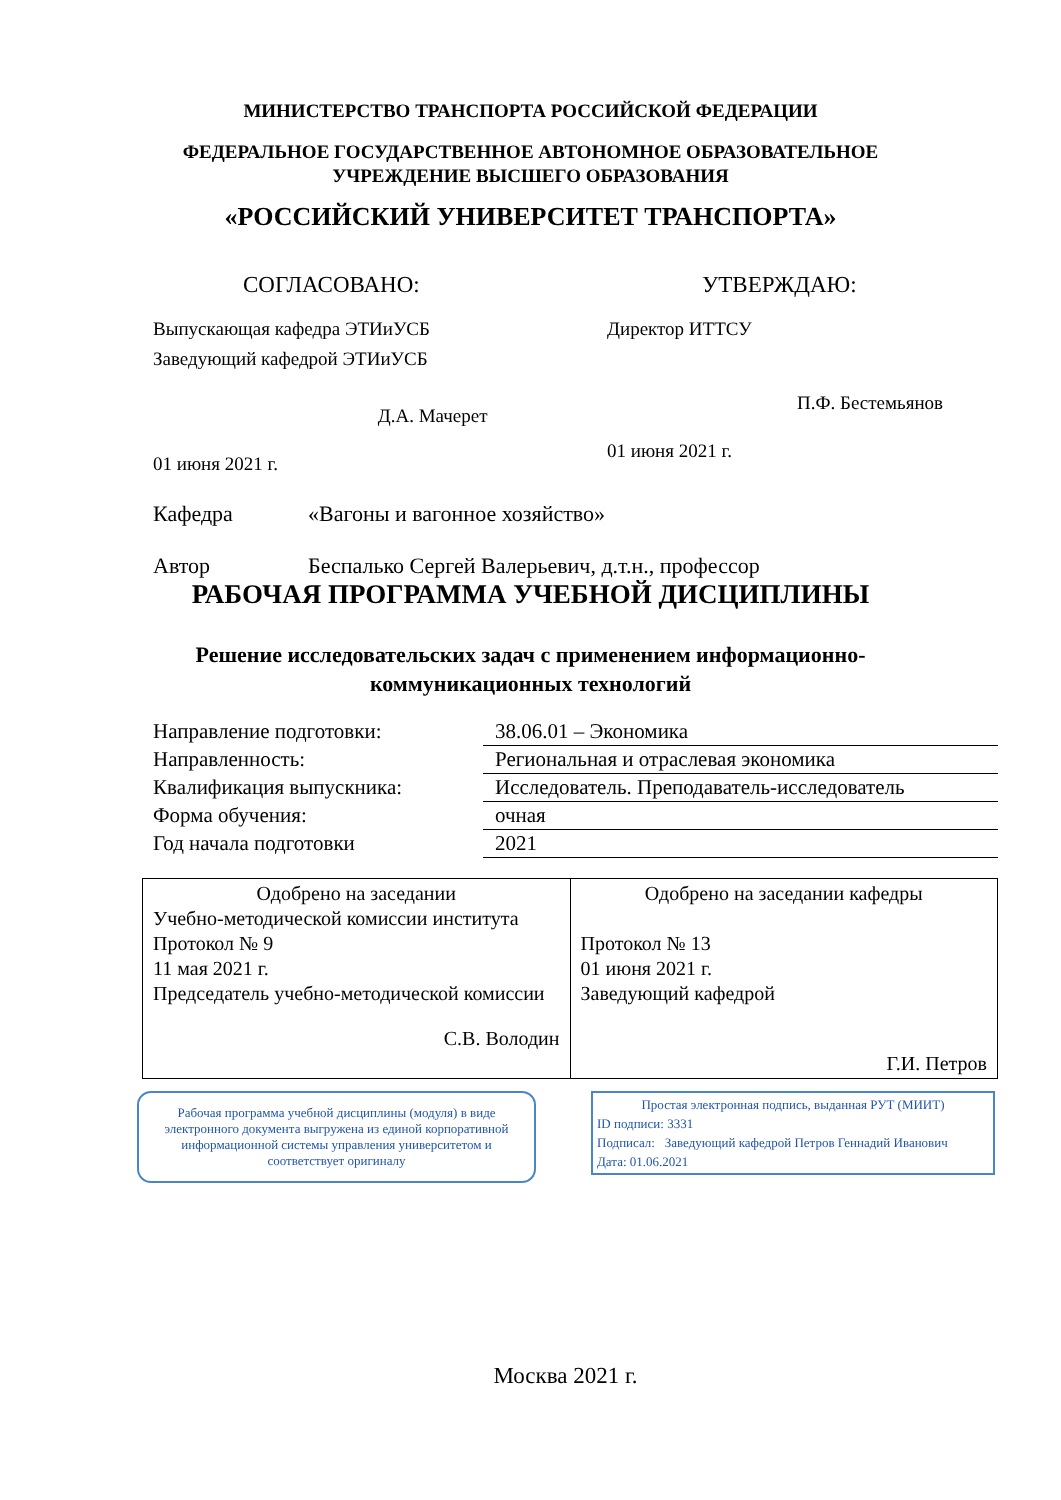МИНИСТЕРСТВО ТРАНСПОРТА РОССИЙСКОЙ ФЕДЕРАЦИИ
ФЕДЕРАЛЬНОЕ ГОСУДАРСТВЕННОЕ АВТОНОМНОЕ ОБРАЗОВАТЕЛЬНОЕ
УЧРЕЖДЕНИЕ ВЫСШЕГО ОБРАЗОВАНИЯ
«РОССИЙСКИЙ УНИВЕРСИТЕТ ТРАНСПОРТА»
СОГЛАСОВАНО:
Выпускающая кафедра ЭТИиУСБ
Заведующий кафедрой ЭТИиУСБ
Д.А. Мачерет
01 июня 2021 г.
УТВЕРЖДАЮ:
Директор ИТТСУ
П.Ф. Бестемьянов
01 июня 2021 г.
Кафедра «Вагоны и вагонное хозяйство»
Автор Беспалько Сергей Валерьевич, д.т.н., профессор
РАБОЧАЯ ПРОГРАММА УЧЕБНОЙ ДИСЦИПЛИНЫ
Решение исследовательских задач с применением информационно-
коммуникационных технологий
| Направление подготовки: | 38.06.01 – Экономика |
| Направленность: | Региональная и отраслевая экономика |
| Квалификация выпускника: | Исследователь. Преподаватель-исследователь |
| Форма обучения: | очная |
| Год начала подготовки | 2021 |
| Одобрено на заседании Учебно-методической комиссии института Протокол № 9 11 мая 2021 г. Председатель учебно-методической комиссии С.В. Володин | Одобрено на заседании кафедры Протокол № 13 01 июня 2021 г. Заведующий кафедрой Г.И. Петров |
Рабочая программа учебной дисциплины (модуля) в виде электронного документа выгружена из единой корпоративной информационной системы управления университетом и соответствует оригиналу
Простая электронная подпись, выданная РУТ (МИИТ)
ID подписи: 3331
Подписал: Заведующий кафедрой Петров Геннадий Иванович
Дата: 01.06.2021
Москва 2021 г.